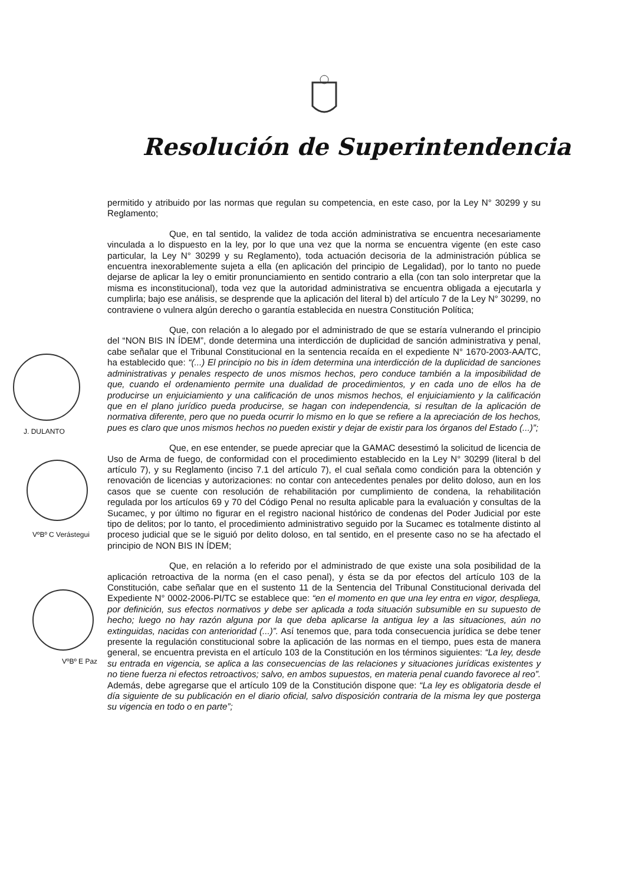J. DULANTO
VºBº C Verástegui
VºBº E Paz
Resolución de Superintendencia
permitido y atribuido por las normas que regulan su competencia, en este caso, por la Ley N° 30299 y su Reglamento;
Que, en tal sentido, la validez de toda acción administrativa se encuentra necesariamente vinculada a lo dispuesto en la ley, por lo que una vez que la norma se encuentra vigente (en este caso particular, la Ley N° 30299 y su Reglamento), toda actuación decisoria de la administración pública se encuentra inexorablemente sujeta a ella (en aplicación del principio de Legalidad), por lo tanto no puede dejarse de aplicar la ley o emitir pronunciamiento en sentido contrario a ella (con tan solo interpretar que la misma es inconstitucional), toda vez que la autoridad administrativa se encuentra obligada a ejecutarla y cumplirla; bajo ese análisis, se desprende que la aplicación del literal b) del artículo 7 de la Ley N° 30299, no contraviene o vulnera algún derecho o garantía establecida en nuestra Constitución Política;
Que, con relación a lo alegado por el administrado de que se estaría vulnerando el principio del “NON BIS IN ÍDEM”, donde determina una interdicción de duplicidad de sanción administrativa y penal, cabe señalar que el Tribunal Constitucional en la sentencia recaída en el expediente N° 1670-2003-AA/TC, ha establecido que: “(...) El principio no bis in ídem determina una interdicción de la duplicidad de sanciones administrativas y penales respecto de unos mismos hechos, pero conduce también a la imposibilidad de que, cuando el ordenamiento permite una dualidad de procedimientos, y en cada uno de ellos ha de producirse un enjuiciamiento y una calificación de unos mismos hechos, el enjuiciamiento y la calificación que en el plano jurídico pueda producirse, se hagan con independencia, si resultan de la aplicación de normativa diferente, pero que no pueda ocurrir lo mismo en lo que se refiere a la apreciación de los hechos, pues es claro que unos mismos hechos no pueden existir y dejar de existir para los órganos del Estado (...)”;
Que, en ese entender, se puede apreciar que la GAMAC desestimó la solicitud de licencia de Uso de Arma de fuego, de conformidad con el procedimiento establecido en la Ley N° 30299 (literal b del artículo 7), y su Reglamento (inciso 7.1 del artículo 7), el cual señala como condición para la obtención y renovación de licencias y autorizaciones: no contar con antecedentes penales por delito doloso, aun en los casos que se cuente con resolución de rehabilitación por cumplimiento de condena, la rehabilitación regulada por los artículos 69 y 70 del Código Penal no resulta aplicable para la evaluación y consultas de la Sucamec, y por último no figurar en el registro nacional histórico de condenas del Poder Judicial por este tipo de delitos; por lo tanto, el procedimiento administrativo seguido por la Sucamec es totalmente distinto al proceso judicial que se le siguió por delito doloso, en tal sentido, en el presente caso no se ha afectado el principio de NON BIS IN ÍDEM;
Que, en relación a lo referido por el administrado de que existe una sola posibilidad de la aplicación retroactiva de la norma (en el caso penal), y ésta se da por efectos del artículo 103 de la Constitución, cabe señalar que en el sustento 11 de la Sentencia del Tribunal Constitucional derivada del Expediente N° 0002-2006-PI/TC se establece que: “en el momento en que una ley entra en vigor, despliega, por definición, sus efectos normativos y debe ser aplicada a toda situación subsumible en su supuesto de hecho; luego no hay razón alguna por la que deba aplicarse la antigua ley a las situaciones, aún no extinguidas, nacidas con anterioridad (...)”. Así tenemos que, para toda consecuencia jurídica se debe tener presente la regulación constitucional sobre la aplicación de las normas en el tiempo, pues esta de manera general, se encuentra prevista en el artículo 103 de la Constitución en los términos siguientes: “La ley, desde su entrada en vigencia, se aplica a las consecuencias de las relaciones y situaciones jurídicas existentes y no tiene fuerza ni efectos retroactivos; salvo, en ambos supuestos, en materia penal cuando favorece al reo”. Además, debe agregarse que el artículo 109 de la Constitución dispone que: “La ley es obligatoria desde el día siguiente de su publicación en el diario oficial, salvo disposición contraria de la misma ley que posterga su vigencia en todo o en parte”;